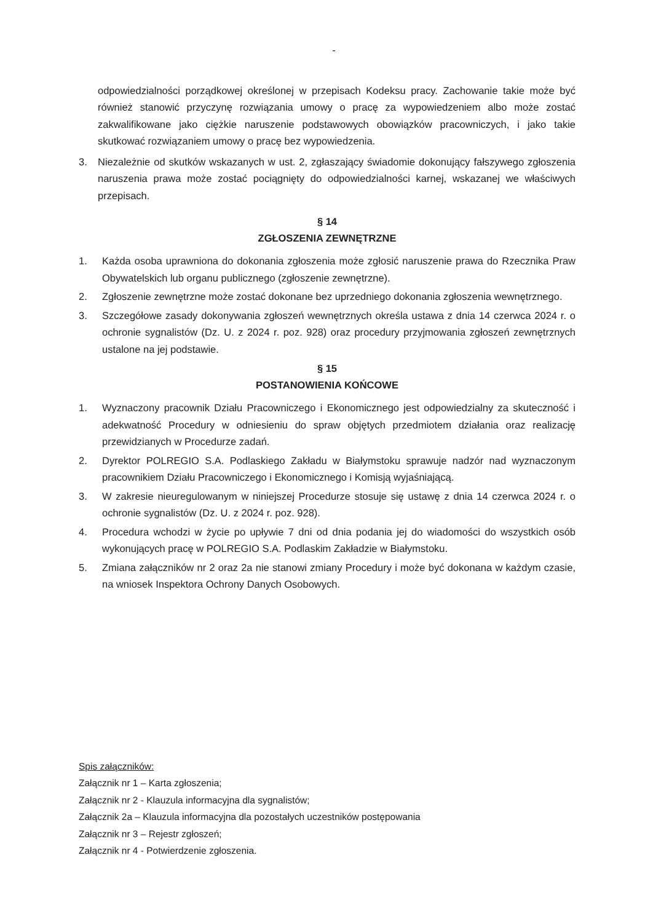-
odpowiedzialności porządkowej określonej w przepisach Kodeksu pracy. Zachowanie takie może być również stanowić przyczynę rozwiązania umowy o pracę za wypowiedzeniem albo może zostać zakwalifikowane jako ciężkie naruszenie podstawowych obowiązków pracowniczych, i jako takie skutkować rozwiązaniem umowy o pracę bez wypowiedzenia.
3. Niezależnie od skutków wskazanych w ust. 2, zgłaszający świadomie dokonujący fałszywego zgłoszenia naruszenia prawa może zostać pociągnięty do odpowiedzialności karnej, wskazanej we właściwych przepisach.
§ 14
ZGŁOSZENIA ZEWNĘTRZNE
1. Każda osoba uprawniona do dokonania zgłoszenia może zgłosić naruszenie prawa do Rzecznika Praw Obywatelskich lub organu publicznego (zgłoszenie zewnętrzne).
2. Zgłoszenie zewnętrzne może zostać dokonane bez uprzedniego dokonania zgłoszenia wewnętrznego.
3. Szczegółowe zasady dokonywania zgłoszeń wewnętrznych określa ustawa z dnia 14 czerwca 2024 r. o ochronie sygnalistów (Dz. U. z 2024 r. poz. 928) oraz procedury przyjmowania zgłoszeń zewnętrznych ustalone na jej podstawie.
§ 15
POSTANOWIENIA KOŃCOWE
1. Wyznaczony pracownik Działu Pracowniczego i Ekonomicznego jest odpowiedzialny za skuteczność i adekwatność Procedury w odniesieniu do spraw objętych przedmiotem działania oraz realizację przewidzianych w Procedurze zadań.
2. Dyrektor POLREGIO S.A. Podlaskiego Zakładu w Białymstoku sprawuje nadzór nad wyznaczonym pracownikiem Działu Pracowniczego i Ekonomicznego i Komisją wyjaśniającą.
3. W zakresie nieuregulowanym w niniejszej Procedurze stosuje się ustawę z dnia 14 czerwca 2024 r. o ochronie sygnalistów (Dz. U. z 2024 r. poz. 928).
4. Procedura wchodzi w życie po upływie 7 dni od dnia podania jej do wiadomości do wszystkich osób wykonujących pracę w POLREGIO S.A. Podlaskim Zakładzie w Białymstoku.
5. Zmiana załączników nr 2 oraz 2a nie stanowi zmiany Procedury i może być dokonana w każdym czasie, na wniosek Inspektora Ochrony Danych Osobowych.
Spis załączników:
Załącznik nr 1 – Karta zgłoszenia;
Załącznik nr 2 - Klauzula informacyjna dla sygnalistów;
Załącznik 2a – Klauzula informacyjna dla pozostałych uczestników postępowania
Załącznik nr 3 – Rejestr zgłoszeń;
Załącznik nr 4 - Potwierdzenie zgłoszenia.